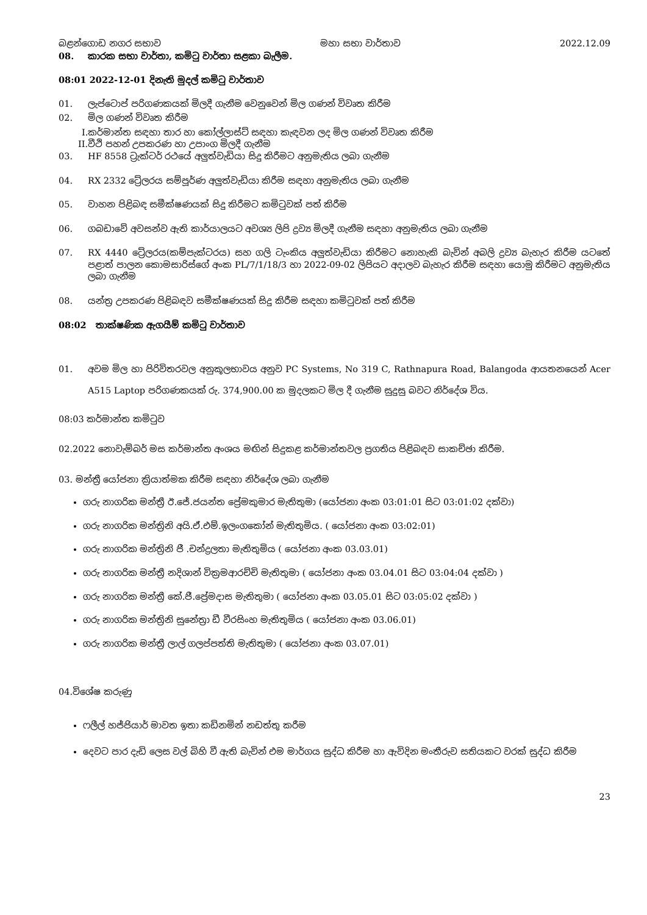බළන්ගොඩ නගර සභාව මහා සභා වාර්තාව 2022.12.09
08. කාරක සභා වාර්තා, කමිටු වාර්තා සළකා බැලීම.
08:01 2022-12-01 දිනැති මුදල් කමිටු වාර්තාව
01. ලැප්ටොප් පරිගණකයක් මිලදී ගැනීම වෙනුවෙන් මිල ගණන් විවෘත කිරීම
02. මිල ගණන් විවෘත කිරීම
I.කර්මාන්ත සඳහා තාර හා කෝල්ලාස්ට් සඳහා කැඳවන ලද මිල ගණන් විවෘත කිරීම
II.වීථි පහන් උපකරණ හා උපාංග මිලදී ගැනීම
03. HF 8558 ට්‍රැක්ටර් රථයේ අලුත්වැඩියා සිදු කිරීමට අනුමැතිය ලබා ගැනීම
04. RX 2332 ට්‍රේලරය සම්පූර්ණ අලුත්වැඩියා කිරීම සඳහා අනුමැතිය ලබා ගැනීම
05. වාහන පිළිබඳ සමීක්ෂණයක් සිදු කිරීමට කමිටුවක් පත් කිරීම
06. ගබඩාවේ අවසන්ව ඇති කාර්යාලයට අවශ්‍ය ලිපි ද්‍රව්‍ය මිලදී ගැනීම සඳහා අනුමැතිය ලබා ගැනීම
07. RX 4440 ට්‍රේලරය(කම්පැක්ටරය) සහ ගලි ටැංකිය අලුත්වැඩියා කිරීමට නොහැකි බැවින් අබලි ද්‍රව්‍ය බැහැර කිරීම යටතේ පළාත් පාලන කොමසාරිස්ගේ අංක PL/7/1/18/3 හා 2022-09-02 ලිපියට අදාලව බැහැර කිරීම සඳහා යොමු කිරීමට අනුමැතිය ලබා ගැනීම
08. යන්ත්‍ර උපකරණ පිළිබඳව සමීක්ෂණයක් සිදු කිරීම සඳහා කමිටුවක් පත් කිරීම
08:02 තාක්ෂණික ඇගයීම් කමිටු වාර්තාව
01. අවම මිල හා පිරිවිතරවල අනුකූලභාවය අනුව PC Systems, No 319 C, Rathnapura Road, Balangoda ආයතනයෙන් Acer A515 Laptop පරිගණකයක් රු. 374,900.00 ක මුදලකට මිල දී ගැනීම සුදුසු බවට නිර්දේශ විය.
08:03 කර්මාන්ත කමිටුව
02.2022 නොවැම්බර් මස කර්මාන්ත අංශය මඟින් සිදුකළ කර්මාන්තවල ප්‍රගතිය පිළිබඳව සාකච්ඡා කිරීම.
03. මන්ත්‍රී යෝජනා ක්‍රියාත්මක කිරීම සඳහා නිර්දේශ ලබා ගැනීම
ගරු නාගරික මන්ත්‍රී ඊ.ජේ.ජයන්ත ප්‍රේමකුමාර මැතිතුමා (යෝජනා අංක 03:01:01 සිට 03:01:02 දක්වා)
ගරු නාගරික මන්ත්‍රිනි අයි.ඒ.එම්.ඉලංගකෝන් මැතිතුමිය. ( යෝජනා අංක 03:02:01)
ගරු නාගරික මන්ත්‍රිනි ජී .චන්ද්‍රලතා මැතිතුමිය ( යෝජනා අංක 03.03.01)
ගරු නාගරික මන්ත්‍රී නදිශාන් වික්‍රමආරච්චි මැතිතුමා ( යෝජනා අංක 03.04.01 සිට 03:04:04 දක්වා )
ගරු නාගරික මන්ත්‍රී කේ.ජී.ප්‍රේමදාස මැතිතුමා ( යෝජනා අංක 03.05.01 සිට 03:05:02 දක්වා )
ගරු නාගරික මන්ත්‍රිනි සුනේත්‍රා ඩී වීරසිංහ මැතිතුමිය ( යෝජනා අංක 03.06.01)
ගරු නාගරික මන්ත්‍රී ලාල් ගලප්පත්ති මැතිතුමා ( යෝජනා අංක 03.07.01)
04.විශේෂ කරුණු
ෆලීල් හජ්ජියාර් මාවත ඉතා කඩිනමින් නඩත්තු කරීම
දෙවට පාර දැඩි ලෙස වල් බිහි වී ඇති බැවින් එම මාර්ගය සුද්ධ කිරීම හා ඇවිදින මංතීරුව සතියකට වරක් සුද්ධ කිරීම
23